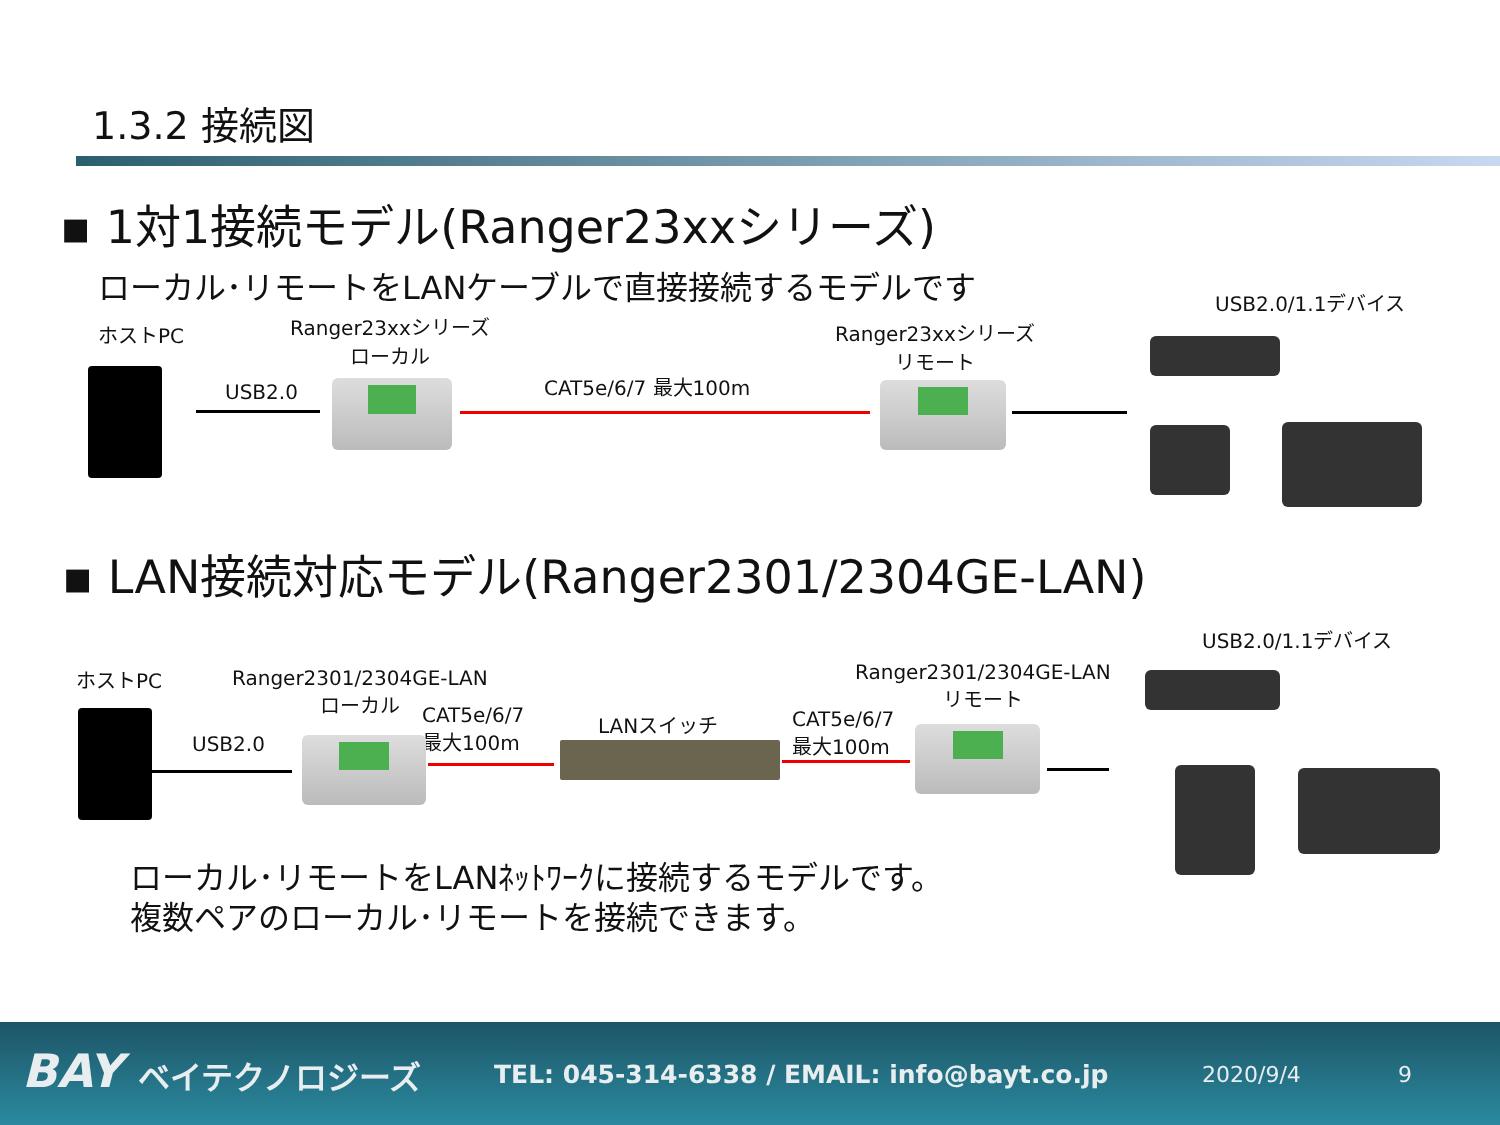1.3.2 接続図
▪ 1対1接続モデル(Ranger23xxシリーズ)
ローカル･リモートをLANケーブルで直接接続するモデルです
ホストPC
Ranger23xxシリーズ
ローカル
Ranger23xxシリーズ
リモート
USB2.0/1.1デバイス
USB2.0 CAT5e/6/7 最大100m
▪ LAN接続対応モデル(Ranger2301/2304GE-LAN)
USB2.0/1.1デバイス
ホストPC
Ranger2301/2304GE-LAN
ローカル
Ranger2301/2304GE-LAN
リモート
CAT5e/6/7
最大100m
LANスイッチ
CAT5e/6/7
最大100m
USB2.0
ローカル･リモートをLANﾈｯﾄﾜｰｸに接続するモデルです。
複数ペアのローカル･リモートを接続できます。
BAY ベイテクノロジーズ TEL: 045-314-6338 / EMAIL: info@bayt.co.jp 2020/9/4 9